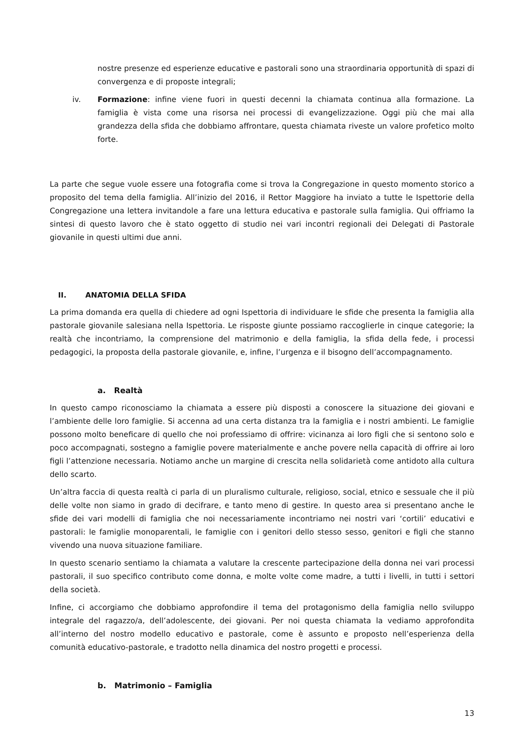nostre presenze ed esperienze educative e pastorali sono una straordinaria opportunità di spazi di convergenza e di proposte integrali;
iv. Formazione: infine viene fuori in questi decenni la chiamata continua alla formazione. La famiglia è vista come una risorsa nei processi di evangelizzazione. Oggi più che mai alla grandezza della sfida che dobbiamo affrontare, questa chiamata riveste un valore profetico molto forte.
La parte che segue vuole essere una fotografia come si trova la Congregazione in questo momento storico a proposito del tema della famiglia. All’inizio del 2016, il Rettor Maggiore ha inviato a tutte le Ispettorie della Congregazione una lettera invitandole a fare una lettura educativa e pastorale sulla famiglia. Qui offriamo la sintesi di questo lavoro che è stato oggetto di studio nei vari incontri regionali dei Delegati di Pastorale giovanile in questi ultimi due anni.
II. ANATOMIA DELLA SFIDA
La prima domanda era quella di chiedere ad ogni Ispettoria di individuare le sfide che presenta la famiglia alla pastorale giovanile salesiana nella Ispettoria. Le risposte giunte possiamo raccoglierle in cinque categorie; la realtà che incontriamo, la comprensione del matrimonio e della famiglia, la sfida della fede, i processi pedagogici, la proposta della pastorale giovanile, e, infine, l’urgenza e il bisogno dell’accompagnamento.
a. Realtà
In questo campo riconosciamo la chiamata a essere più disposti a conoscere la situazione dei giovani e l’ambiente delle loro famiglie. Si accenna ad una certa distanza tra la famiglia e i nostri ambienti. Le famiglie possono molto beneficare di quello che noi professiamo di offrire: vicinanza ai loro figli che si sentono solo e poco accompagnati, sostegno a famiglie povere materialmente e anche povere nella capacità di offrire ai loro figli l’attenzione necessaria. Notiamo anche un margine di crescita nella solidarietà come antidoto alla cultura dello scarto.
Un’altra faccia di questa realtà ci parla di un pluralismo culturale, religioso, social, etnico e sessuale che il più delle volte non siamo in grado di decifrare, e tanto meno di gestire. In questo area si presentano anche le sfide dei vari modelli di famiglia che noi necessariamente incontriamo nei nostri vari ‘cortili’ educativi e pastorali: le famiglie monoparentali, le famiglie con i genitori dello stesso sesso, genitori e figli che stanno vivendo una nuova situazione familiare.
In questo scenario sentiamo la chiamata a valutare la crescente partecipazione della donna nei vari processi pastorali, il suo specifico contributo come donna, e molte volte come madre, a tutti i livelli, in tutti i settori della società.
Infine, ci accorgiamo che dobbiamo approfondire il tema del protagonismo della famiglia nello sviluppo integrale del ragazzo/a, dell’adolescente, dei giovani. Per noi questa chiamata la vediamo approfondita all’interno del nostro modello educativo e pastorale, come è assunto e proposto nell’esperienza della comunità educativo-pastorale, e tradotto nella dinamica del nostro progetti e processi.
b. Matrimonio – Famiglia
13